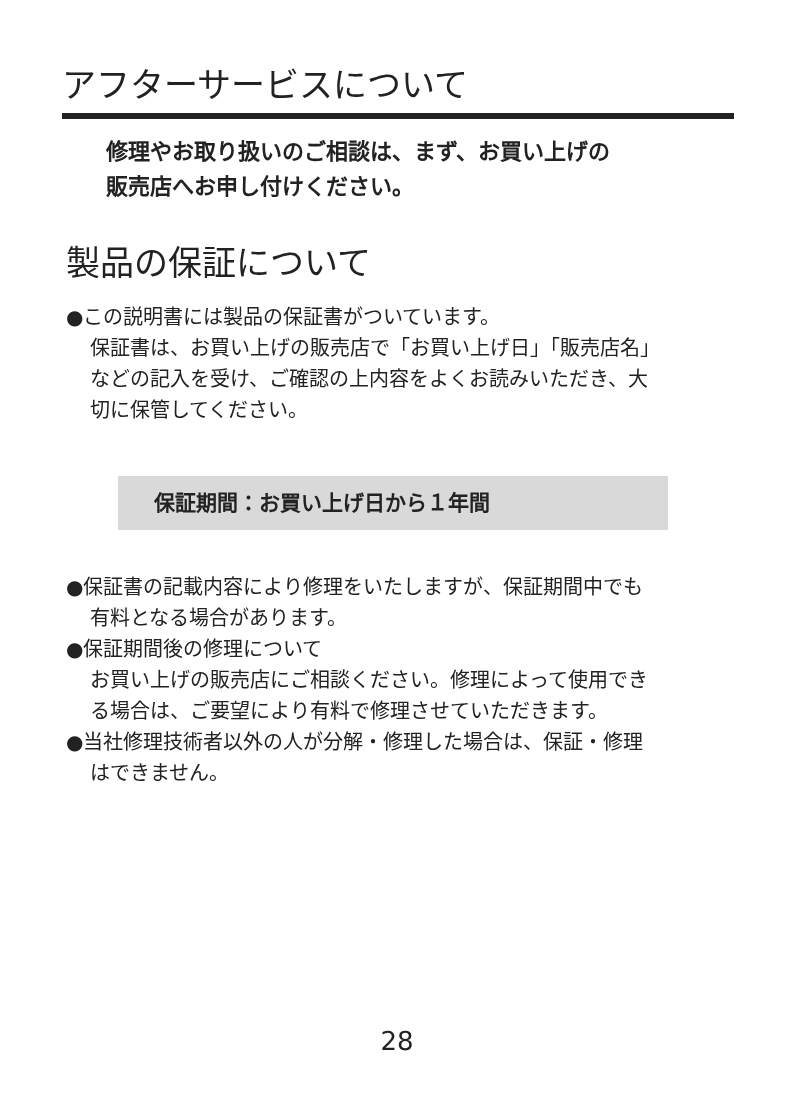アフターサービスについて
修理やお取り扱いのご相談は、まず、お買い上げの
販売店へお申し付けください。
製品の保証について
●この説明書には製品の保証書がついています。
保証書は、お買い上げの販売店で「お買い上げ日」「販売店名」
などの記入を受け、ご確認の上内容をよくお読みいただき、大
切に保管してください。
保証期間：お買い上げ日から１年間
●保証書の記載内容により修理をいたしますが、保証期間中でも
有料となる場合があります。
●保証期間後の修理について
お買い上げの販売店にご相談ください。修理によって使用でき
る場合は、ご要望により有料で修理させていただきます。
●当社修理技術者以外の人が分解・修理した場合は、保証・修理
はできません。
28